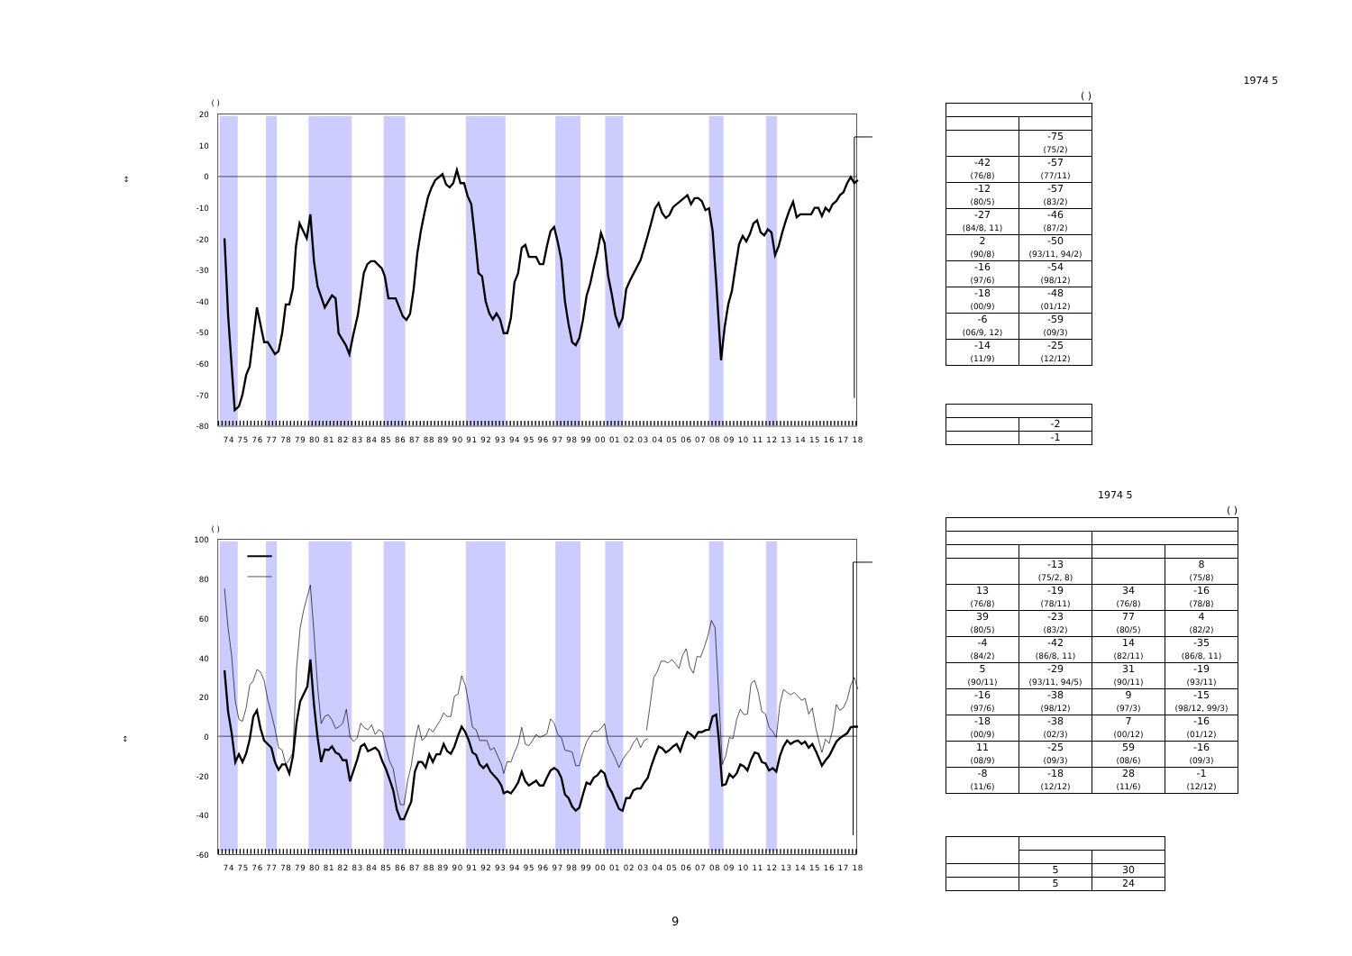20
10
0
-10
-20
-30
-40
-50
-60
-70
-80
( )
74 75 76 77 78 79 80 81 82 83 84 85 86 87 88 89 90 91 92 93 94 95 96 97 98 99 00 01 02 03 04 05 06 07 08 09 10 11 12 13 14 15 16 17 18
↕
100
80
60
40
20
0
-20
-40
-60
( )
74 75 76 77 78 79 80 81 82 83 84 85 86 87 88 89 90 91 92 93 94 95 96 97 98 99 00 01 02 03 04 05 06 07 08 09 10 11 12 13 14 15 16 17 18
↕
1974 5
( )
| | -75 (75/2) |
| -42 (76/8) | -57 (77/11) |
| -12 (80/5) | -57 (83/2) |
| -27 (84/8, 11) | -46 (87/2) |
| 2 (90/8) | -50 (93/11, 94/2) |
| -16 (97/6) | -54 (98/12) |
| -18 (00/9) | -48 (01/12) |
| -6 (06/9, 12) | -59 (09/3) |
| -14 (11/9) | -25 (12/12) |
| | -2 |
| | -1 |
1974 5
( )
| | -13 (75/2, 8) | | 8 (75/8) |
| 13 (76/8) | -19 (78/11) | 34 (76/8) | -16 (78/8) |
| 39 (80/5) | -23 (83/2) | 77 (80/5) | 4 (82/2) |
| -4 (84/2) | -42 (86/8, 11) | 14 (82/11) | -35 (86/8, 11) |
| 5 (90/11) | -29 (93/11, 94/5) | 31 (90/11) | -19 (93/11) |
| -16 (97/6) | -38 (98/12) | 9 (97/3) | -15 (98/12, 99/3) |
| -18 (00/9) | -38 (02/3) | 7 (00/12) | -16 (01/12) |
| 11 (08/9) | -25 (09/3) | 59 (08/6) | -16 (09/3) |
| -8 (11/6) | -18 (12/12) | 28 (11/6) | -1 (12/12) |
| | 5 | 30 |
| | 5 | 24 |
9